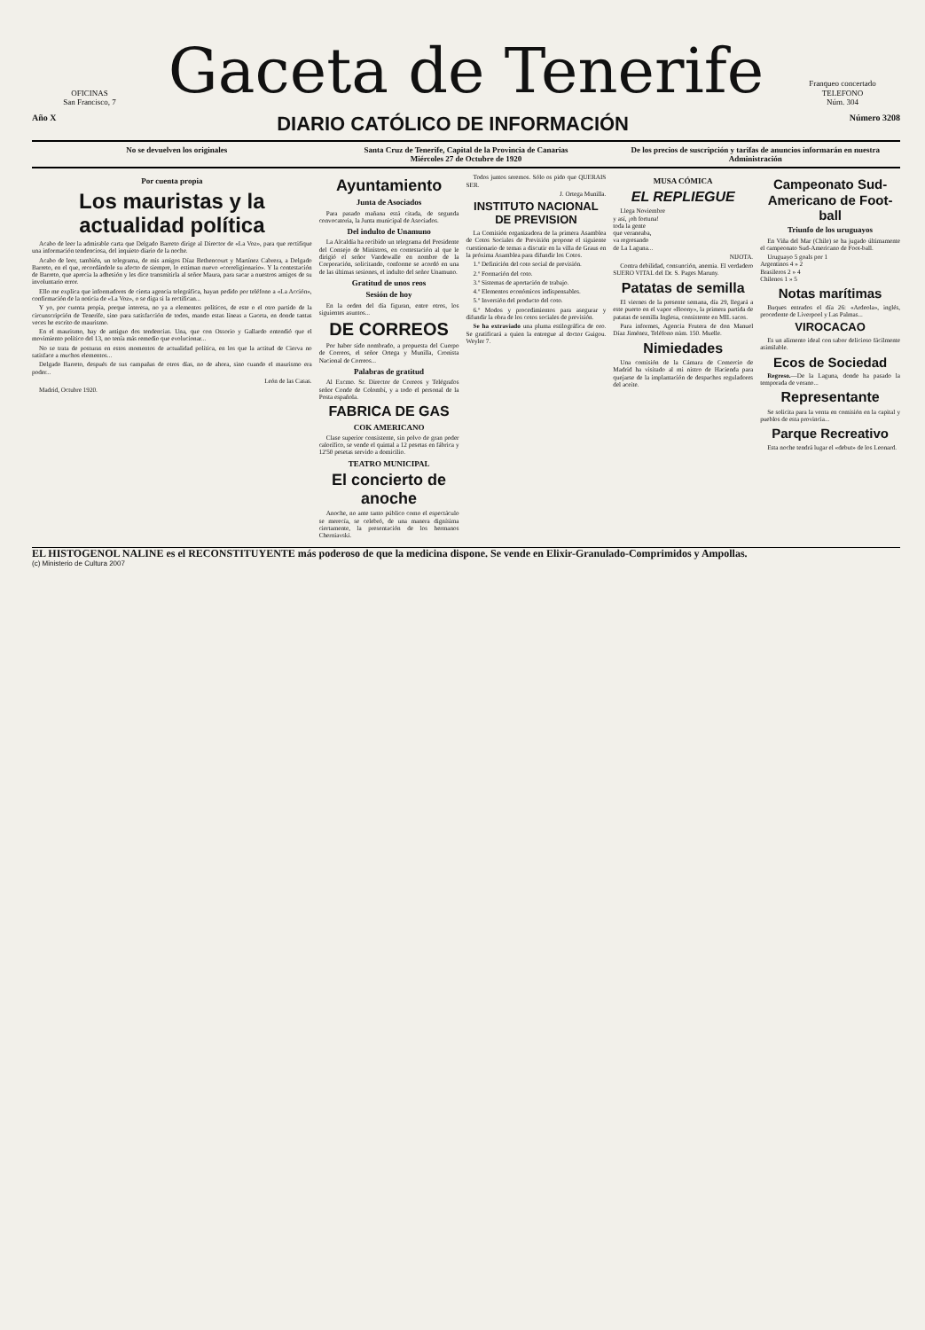OFICINAS
San Francisco, 7
Gaceta de Tenerife
Franqueo concertado
TELEFONO
Núm. 304
Año X DIARIO CATÓLICO DE INFORMACIÓN Número 3208
No se devuelven los originales Santa Cruz de Tenerife, Capital de la Provincia de Canarias
Miércoles 27 de Octubre de 1920
De los precios de suscripción y tarifas de anuncios informarán en nuestra Administración
Por cuenta propia
Los mauristas y la actualidad política
Acabo de leer la admirable carta que Delgado Barreto dirige al Director de «La Voz», para que rectifique una información tendenciosa, del inquieto diario de la noche.
Acabo de leer, también, un telegrama, de mis amigos Díaz Bethencourt y Martínez Cabrera, a Delgado Barreto, en el que, recordándole su afecto de siempre, lo estiman nuevo «correligionario». Y la contestación de Barreto, que aprecia la adhesión y les dice transmitirla al señor Maura, para sacar a nuestros amigos de su involuntario error.
Ello me explica que informadores de cierta agencia telegráfica, hayan pedido por teléfono a «La Acción», confirmación de la noticia de «La Voz», o se diga si la rectifican...
Y yo, por cuenta propia, porque interesa, no ya a elementos políticos, de este o el otro partido de la circunscripción de Tenerife, sino para satisfacción de todos, mando estas líneas a Gaceta, en donde tantas veces he escrito de maurismo.
En el maurismo, hay de antiguo dos tendencias. Una, que con Ossorio y Gallardo entendió que el movimiento político del 13, no tenía más remedio que evolucionar...
No se trata de posturas en estos momentos de actualidad política, en los que la actitud de Cierva no satisface a muchos elementos...
Delgado Barreto, después de sus campañas de otros días, no de ahora, sino cuando el maurismo era poder...
León de las Casas.
Madrid, Octubre 1920.
Ayuntamiento
Junta de Asociados
Para pasado mañana está citada, de segunda convocatoria, la Junta municipal de Asociados.
Del indulto de Unamuno
La Alcaldía ha recibido un telegrama del Presidente del Consejo de Ministros, en contestación al que le dirigió el señor Vandewalle en nombre de la Corporación, solicitando, conforme se acordó en una de las últimas sesiones, el indulto del señor Unamuno.
Gratitud de unos reos
Sesión de hoy
En la orden del día figuran, entre otros, los siguientes asuntos...
DE CORREOS
Por haber sido nombrado, a propuesta del Cuerpo de Correos, el señor Ortega y Munilla, Cronista Nacional de Correos...
Palabras de gratitud
Al Excmo. Sr. Director de Correos y Telégrafos señor Conde de Colombí, y a todo el personal de la Posta española.
FABRICA DE GAS
COK AMERICANO
Clase superior consistente, sin polvo de gran poder calorífico, se vende el quintal a 12 pesetas en fábrica y 12'50 pesetas servido a domicilio.
TEATRO MUNICIPAL
El concierto de anoche
Anoche, no ante tanto público como el espectáculo se merecía, se celebró, de una manera dignísima ciertamente, la presentación de los hermanos Cherniavski.
Todos juntos seremos. Sólo os pido que QUERAIS SER.
J. Ortega Munilla.
INSTITUTO NACIONAL DE PREVISION
La Comisión organizadora de la primera Asamblea de Cotos Sociales de Previsión propone el siguiente cuestionario de temas a discutir en la villa de Graus en la próxima Asamblea para difundir los Cotos.
1.º Definición del coto social de previsión.
2.º Formación del coto.
3.º Sistemas de aportación de trabajo.
4.º Elementos económicos indispensables.
5.º Inversión del producto del coto.
6.º Modos y procedimientos para asegurar y difundir la obra de los cotos sociales de previsión.
Se ha extraviado una pluma estilográfica de oro. Se gratificará a quien la entregue al doctor Guigou. Weyler 7.
MUSA CÓMICA
EL REPLIEGUE
Llega Noviembre
y así, ¡oh fortuna!
toda la gente
que veraneaba,
va regresando
de La Laguna...
NIJOTA.
Contra debilidad, consunción, anemia. El verdadero SUERO VITAL del Dr. S. Pages Maruny.
Patatas de semilla
El viernes de la presente semana, día 29, llegará a este puerto en el vapor «Boony», la primera partida de patatas de semilla Inglesa, consistente en MIL sacos.
Para informes, Agencia Frutera de don Manuel Díaz Jiménez, Teléfono núm. 150. Muelle.
Nimiedades
Una comisión de la Cámara de Comercio de Madrid ha visitado al mi nistro de Hacienda para quejarse de la implantación de despachos reguladores del aceite.
Campeonato Sud-Americano de Foot-ball
Triunfo de los uruguayos
En Viña del Mar (Chile) se ha jugado últimamente el campeonato Sud-Americano de Foot-ball.
Uruguayo 5 goals por 1
Argentinos 4 » 2
Brasileros 2 » 4
Chilenos 1 » 5
Notas marítimas
Buques entrados el día 26: «Ardeola», inglés, procedente de Liverpool y Las Palmas...
VIROCACAO
Es un alimento ideal con sabor delicioso fácilmente asimilable.
Ecos de Sociedad
Regreso.—De la Laguna, donde ha pasado la temporada de verano...
Representante
Se solicita para la venta en comisión en la capital y pueblos de esta provincia...
Parque Recreativo
Esta noche tendrá lugar el «debut» de los Leonard.
EL HISTOGENOL NALINE es el RECONSTITUYENTE más poderoso de que la medicina dispone. Se vende en Elixir-Granulado-Comprimidos y Ampollas.
(c) Ministerio de Cultura 2007